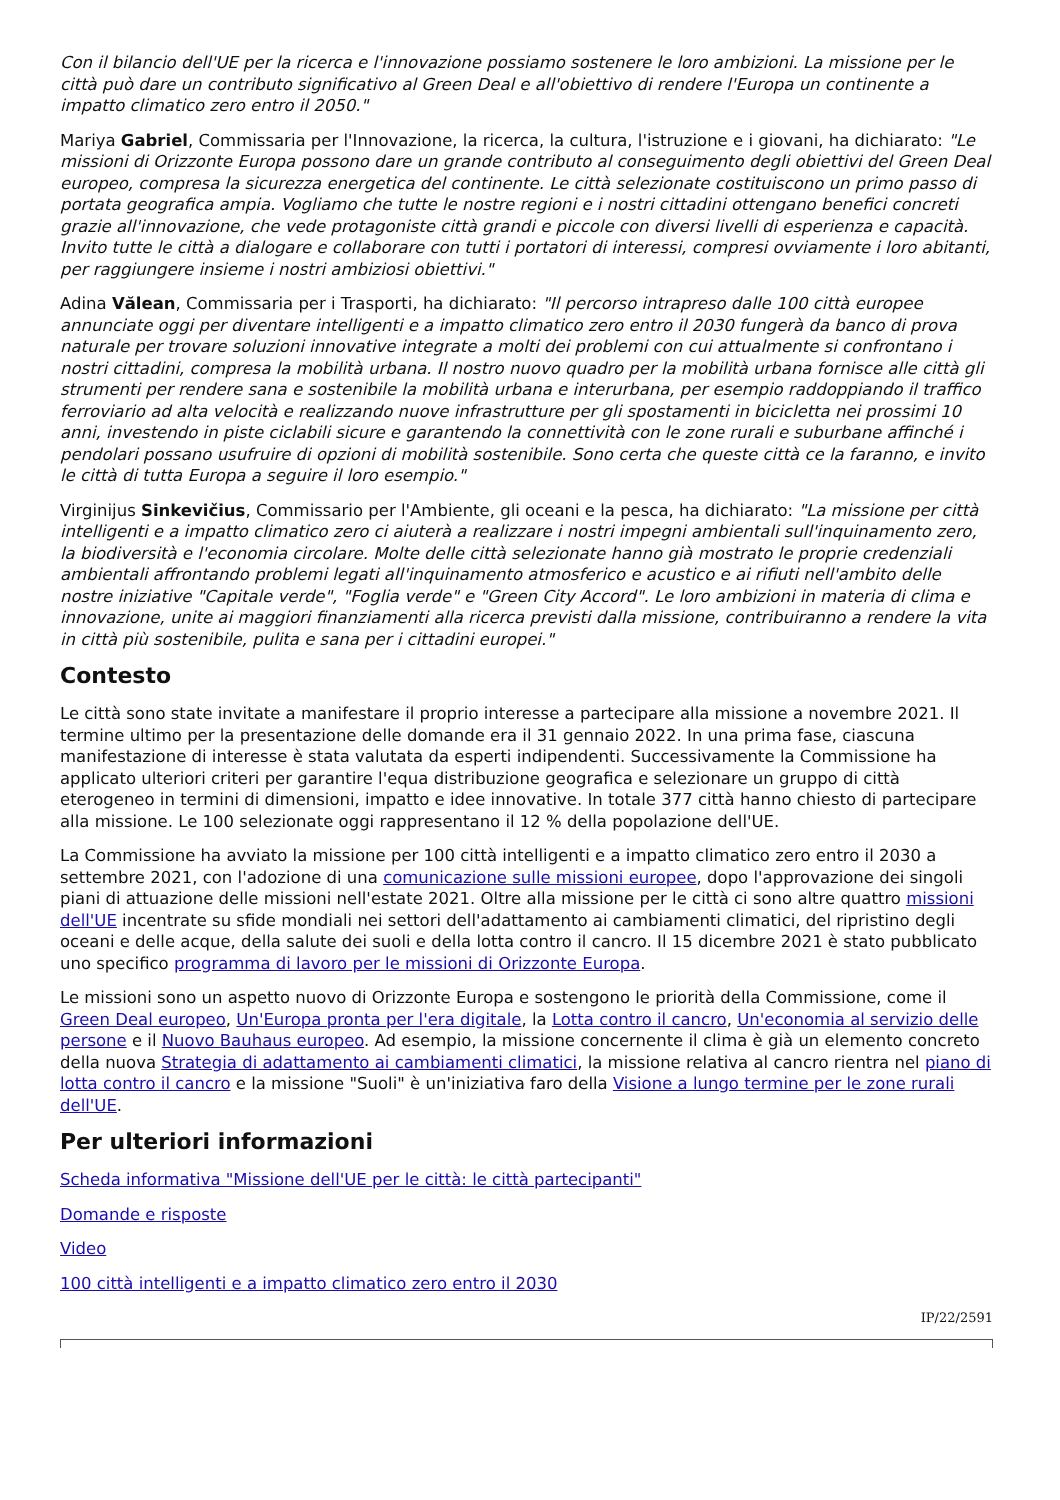Con il bilancio dell'UE per la ricerca e l'innovazione possiamo sostenere le loro ambizioni. La missione per le città può dare un contributo significativo al Green Deal e all'obiettivo di rendere l'Europa un continente a impatto climatico zero entro il 2050."
Mariya Gabriel, Commissaria per l'Innovazione, la ricerca, la cultura, l'istruzione e i giovani, ha dichiarato: "Le missioni di Orizzonte Europa possono dare un grande contributo al conseguimento degli obiettivi del Green Deal europeo, compresa la sicurezza energetica del continente. Le città selezionate costituiscono un primo passo di portata geografica ampia. Vogliamo che tutte le nostre regioni e i nostri cittadini ottengano benefici concreti grazie all'innovazione, che vede protagoniste città grandi e piccole con diversi livelli di esperienza e capacità. Invito tutte le città a dialogare e collaborare con tutti i portatori di interessi, compresi ovviamente i loro abitanti, per raggiungere insieme i nostri ambiziosi obiettivi."
Adina Vălean, Commissaria per i Trasporti, ha dichiarato: "Il percorso intrapreso dalle 100 città europee annunciate oggi per diventare intelligenti e a impatto climatico zero entro il 2030 fungerà da banco di prova naturale per trovare soluzioni innovative integrate a molti dei problemi con cui attualmente si confrontano i nostri cittadini, compresa la mobilità urbana. Il nostro nuovo quadro per la mobilità urbana fornisce alle città gli strumenti per rendere sana e sostenibile la mobilità urbana e interurbana, per esempio raddoppiando il traffico ferroviario ad alta velocità e realizzando nuove infrastrutture per gli spostamenti in bicicletta nei prossimi 10 anni, investendo in piste ciclabili sicure e garantendo la connettività con le zone rurali e suburbane affinché i pendolari possano usufruire di opzioni di mobilità sostenibile. Sono certa che queste città ce la faranno, e invito le città di tutta Europa a seguire il loro esempio."
Virginijus Sinkevičius, Commissario per l'Ambiente, gli oceani e la pesca, ha dichiarato: "La missione per città intelligenti e a impatto climatico zero ci aiuterà a realizzare i nostri impegni ambientali sull'inquinamento zero, la biodiversità e l'economia circolare. Molte delle città selezionate hanno già mostrato le proprie credenziali ambientali affrontando problemi legati all'inquinamento atmosferico e acustico e ai rifiuti nell'ambito delle nostre iniziative "Capitale verde", "Foglia verde" e "Green City Accord". Le loro ambizioni in materia di clima e innovazione, unite ai maggiori finanziamenti alla ricerca previsti dalla missione, contribuiranno a rendere la vita in città più sostenibile, pulita e sana per i cittadini europei."
Contesto
Le città sono state invitate a manifestare il proprio interesse a partecipare alla missione a novembre 2021. Il termine ultimo per la presentazione delle domande era il 31 gennaio 2022. In una prima fase, ciascuna manifestazione di interesse è stata valutata da esperti indipendenti. Successivamente la Commissione ha applicato ulteriori criteri per garantire l'equa distribuzione geografica e selezionare un gruppo di città eterogeneo in termini di dimensioni, impatto e idee innovative. In totale 377 città hanno chiesto di partecipare alla missione. Le 100 selezionate oggi rappresentano il 12 % della popolazione dell'UE.
La Commissione ha avviato la missione per 100 città intelligenti e a impatto climatico zero entro il 2030 a settembre 2021, con l'adozione di una comunicazione sulle missioni europee, dopo l'approvazione dei singoli piani di attuazione delle missioni nell'estate 2021. Oltre alla missione per le città ci sono altre quattro missioni dell'UE incentrate su sfide mondiali nei settori dell'adattamento ai cambiamenti climatici, del ripristino degli oceani e delle acque, della salute dei suoli e della lotta contro il cancro. Il 15 dicembre 2021 è stato pubblicato uno specifico programma di lavoro per le missioni di Orizzonte Europa.
Le missioni sono un aspetto nuovo di Orizzonte Europa e sostengono le priorità della Commissione, come il Green Deal europeo, Un'Europa pronta per l'era digitale, la Lotta contro il cancro, Un'economia al servizio delle persone e il Nuovo Bauhaus europeo. Ad esempio, la missione concernente il clima è già un elemento concreto della nuova Strategia di adattamento ai cambiamenti climatici, la missione relativa al cancro rientra nel piano di lotta contro il cancro e la missione "Suoli" è un'iniziativa faro della Visione a lungo termine per le zone rurali dell'UE.
Per ulteriori informazioni
Scheda informativa "Missione dell'UE per le città: le città partecipanti"
Domande e risposte
Video
100 città intelligenti e a impatto climatico zero entro il 2030
IP/22/2591